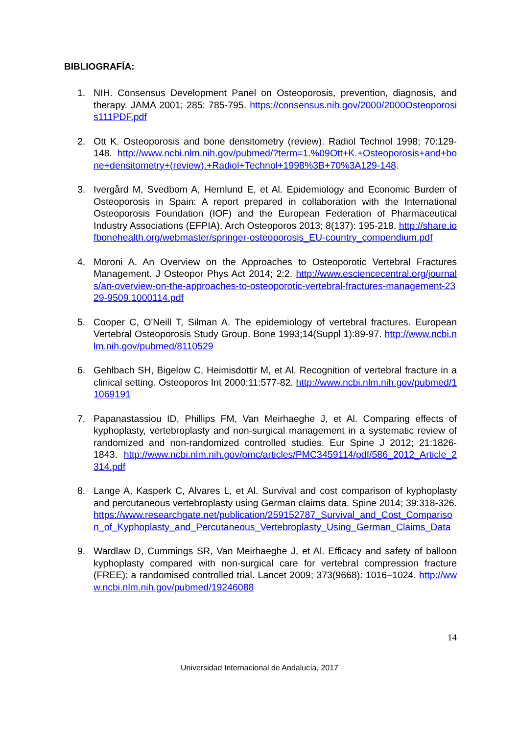BIBLIOGRAFÍA:
1. NIH. Consensus Development Panel on Osteoporosis, prevention, diagnosis, and therapy. JAMA 2001; 285: 785-795. https://consensus.nih.gov/2000/2000Osteoporosis111PDF.pdf
2. Ott K. Osteoporosis and bone densitometry (review). Radiol Technol 1998; 70:129-148. http://www.ncbi.nlm.nih.gov/pubmed/?term=1.%09Ott+K.+Osteoporosis+and+bone+densitometry+(review).+Radiol+Technol+1998%3B+70%3A129-148.
3. Ivergård M, Svedbom A, Hernlund E, et Al. Epidemiology and Economic Burden of Osteoporosis in Spain: A report prepared in collaboration with the International Osteoporosis Foundation (IOF) and the European Federation of Pharmaceutical Industry Associations (EFPIA). Arch Osteoporos 2013; 8(137): 195-218. http://share.iofbonehealth.org/webmaster/springer-osteoporosis_EU-country_compendium.pdf
4. Moroni A. An Overview on the Approaches to Osteoporotic Vertebral Fractures Management. J Osteopor Phys Act 2014; 2:2. http://www.esciencecentral.org/journals/an-overview-on-the-approaches-to-osteoporotic-vertebral-fractures-management-2329-9509.1000114.pdf
5. Cooper C, O'Neill T, Silman A. The epidemiology of vertebral fractures. European Vertebral Osteoporosis Study Group. Bone 1993;14(Suppl 1):89-97. http://www.ncbi.nlm.nih.gov/pubmed/8110529
6. Gehlbach SH, Bigelow C, Heimisdottir M, et Al. Recognition of vertebral fracture in a clinical setting. Osteoporos Int 2000;11:577-82. http://www.ncbi.nlm.nih.gov/pubmed/11069191
7. Papanastassiou ID, Phillips FM, Van Meirhaeghe J, et Al. Comparing effects of kyphoplasty, vertebroplasty and non-surgical management in a systematic review of randomized and non-randomized controlled studies. Eur Spine J 2012; 21:1826- 1843. http://www.ncbi.nlm.nih.gov/pmc/articles/PMC3459114/pdf/586_2012_Article_2314.pdf
8. Lange A, Kasperk C, Alvares L, et Al. Survival and cost comparison of kyphoplasty and percutaneous vertebroplasty using German claims data. Spine 2014; 39:318-326. https://www.researchgate.net/publication/259152787_Survival_and_Cost_Comparison_of_Kyphoplasty_and_Percutaneous_Vertebroplasty_Using_German_Claims_Data
9. Wardlaw D, Cummings SR, Van Meirhaeghe J, et Al. Efficacy and safety of balloon kyphoplasty compared with non-surgical care for vertebral compression fracture (FREE): a randomised controlled trial. Lancet 2009; 373(9668): 1016–1024. http://www.ncbi.nlm.nih.gov/pubmed/19246088
14
Universidad Internacional de Andalucía, 2017